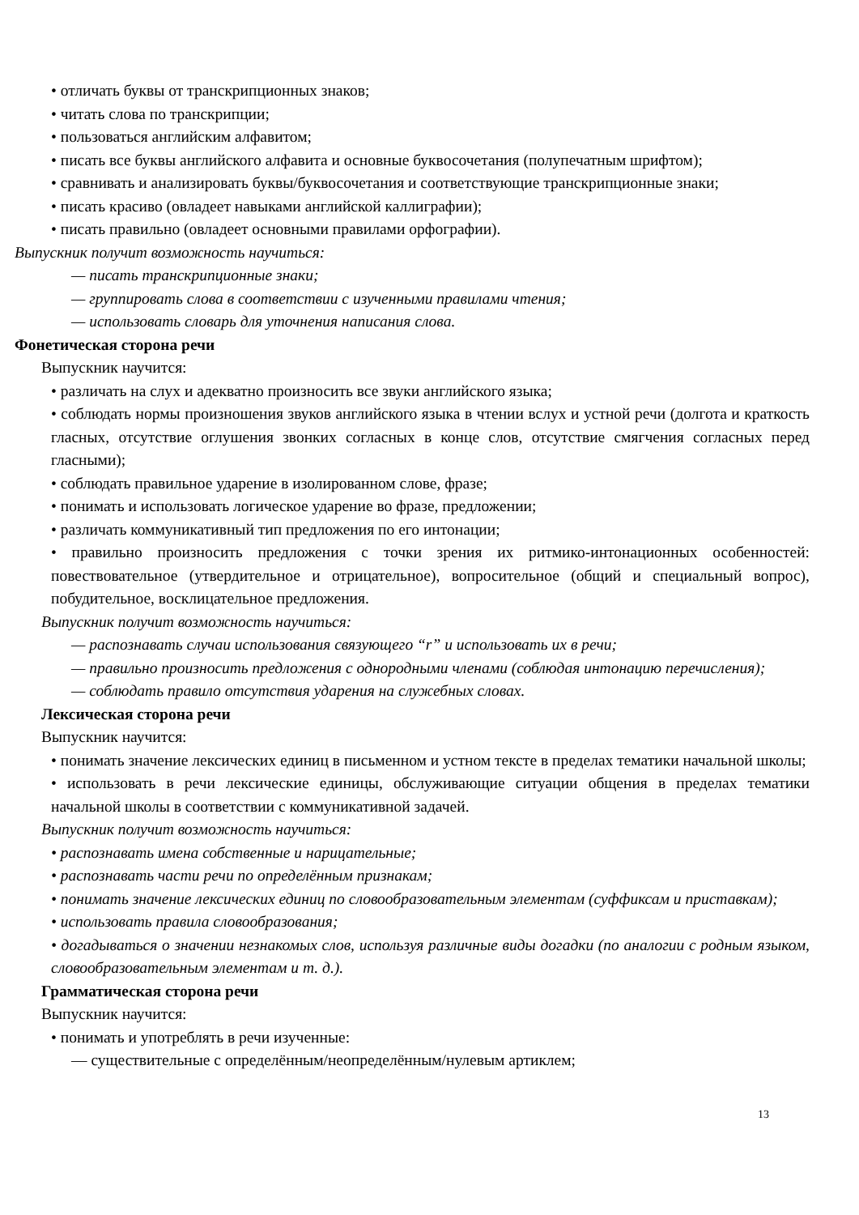• отличать буквы от транскрипционных знаков;
• читать слова по транскрипции;
• пользоваться английским алфавитом;
• писать все буквы английского алфавита и основные буквосочетания (полупечатным шрифтом);
• сравнивать и анализировать буквы/буквосочетания и соответствующие транскрипционные знаки;
• писать красиво (овладеет навыками английской каллиграфии);
• писать правильно (овладеет основными правилами орфографии).
Выпускник получит возможность научиться:
— писать транскрипционные знаки;
— группировать слова в соответствии с изученными правилами чтения;
— использовать словарь для уточнения написания слова.
Фонетическая сторона речи
Выпускник научится:
• различать на слух и адекватно произносить все звуки английского языка;
• соблюдать нормы произношения звуков английского языка в чтении вслух и устной речи (долгота и краткость гласных, отсутствие оглушения звонких согласных в конце слов, отсутствие смягчения согласных перед гласными);
• соблюдать правильное ударение в изолированном слове, фразе;
• понимать и использовать логическое ударение во фразе, предложении;
• различать коммуникативный тип предложения по его интонации;
• правильно произносить предложения с точки зрения их ритмико-интонационных особенностей: повествовательное (утвердительное и отрицательное), вопросительное (общий и специальный вопрос), побудительное, восклицательное предложения.
Выпускник получит возможность научиться:
— распознавать случаи использования связующего “r” и использовать их в речи;
— правильно произносить предложения с однородными членами (соблюдая интонацию перечисления);
— соблюдать правило отсутствия ударения на служебных словах.
Лексическая сторона речи
Выпускник научится:
• понимать значение лексических единиц в письменном и устном тексте в пределах тематики начальной школы;
• использовать в речи лексические единицы, обслуживающие ситуации общения в пределах тематики начальной школы в соответствии с коммуникативной задачей.
Выпускник получит возможность научиться:
• распознавать имена собственные и нарицательные;
• распознавать части речи по определённым признакам;
• понимать значение лексических единиц по словообразовательным элементам (суффиксам и приставкам);
• использовать правила словообразования;
• догадываться о значении незнакомых слов, используя различные виды догадки (по аналогии с родным языком, словообразовательным элементам и т. д.).
Грамматическая сторона речи
Выпускник научится:
• понимать и употреблять в речи изученные:
— существительные с определённым/неопределённым/нулевым артиклем;
13